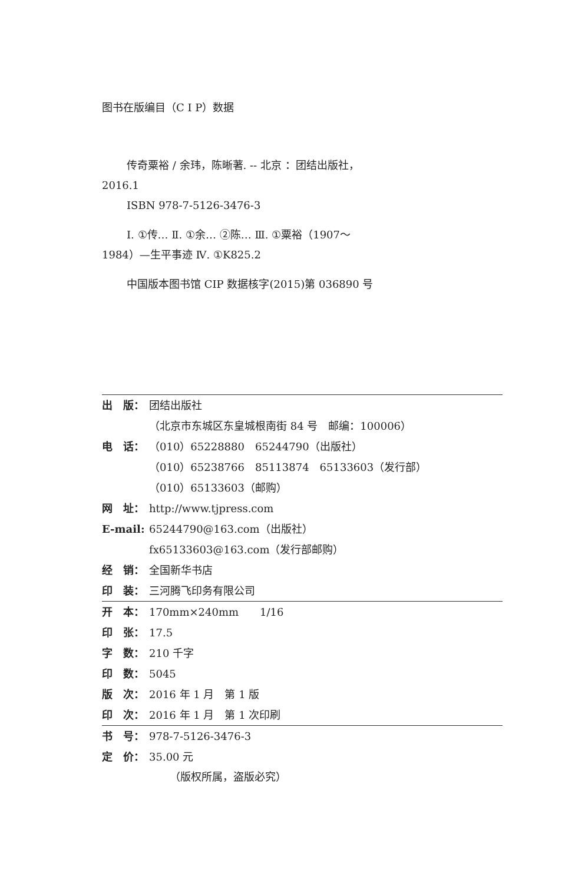图书在版编目（C I P）数据
传奇粟裕 / 余玮，陈晰著. -- 北京 ：团结出版社，
2016.1
ISBN 978-7-5126-3476-3
Ⅰ. ①传… Ⅱ. ①余… ②陈… Ⅲ. ①粟裕（1907～
1984）—生平事迹 Ⅳ. ①K825.2
中国版本图书馆 CIP 数据核字(2015)第 036890 号
出　版： 团结出版社
（北京市东城区东皇城根南街 84 号　邮编：100006）
电　话： （010）65228880　65244790（出版社）
（010）65238766　85113874　65133603（发行部）
（010）65133603（邮购）
网　址： http://www.tjpress.com
E-mail: 65244790@163.com（出版社）
fx65133603@163.com（发行部邮购）
经　销： 全国新华书店
印　装： 三河腾飞印务有限公司
开　本： 170mm×240mm　　1/16
印　张： 17.5
字　数： 210 千字
印　数： 5045
版　次： 2016 年 1 月　第 1 版
印　次： 2016 年 1 月　第 1 次印刷
书　号： 978-7-5126-3476-3
定　价： 35.00 元
（版权所属，盗版必究）